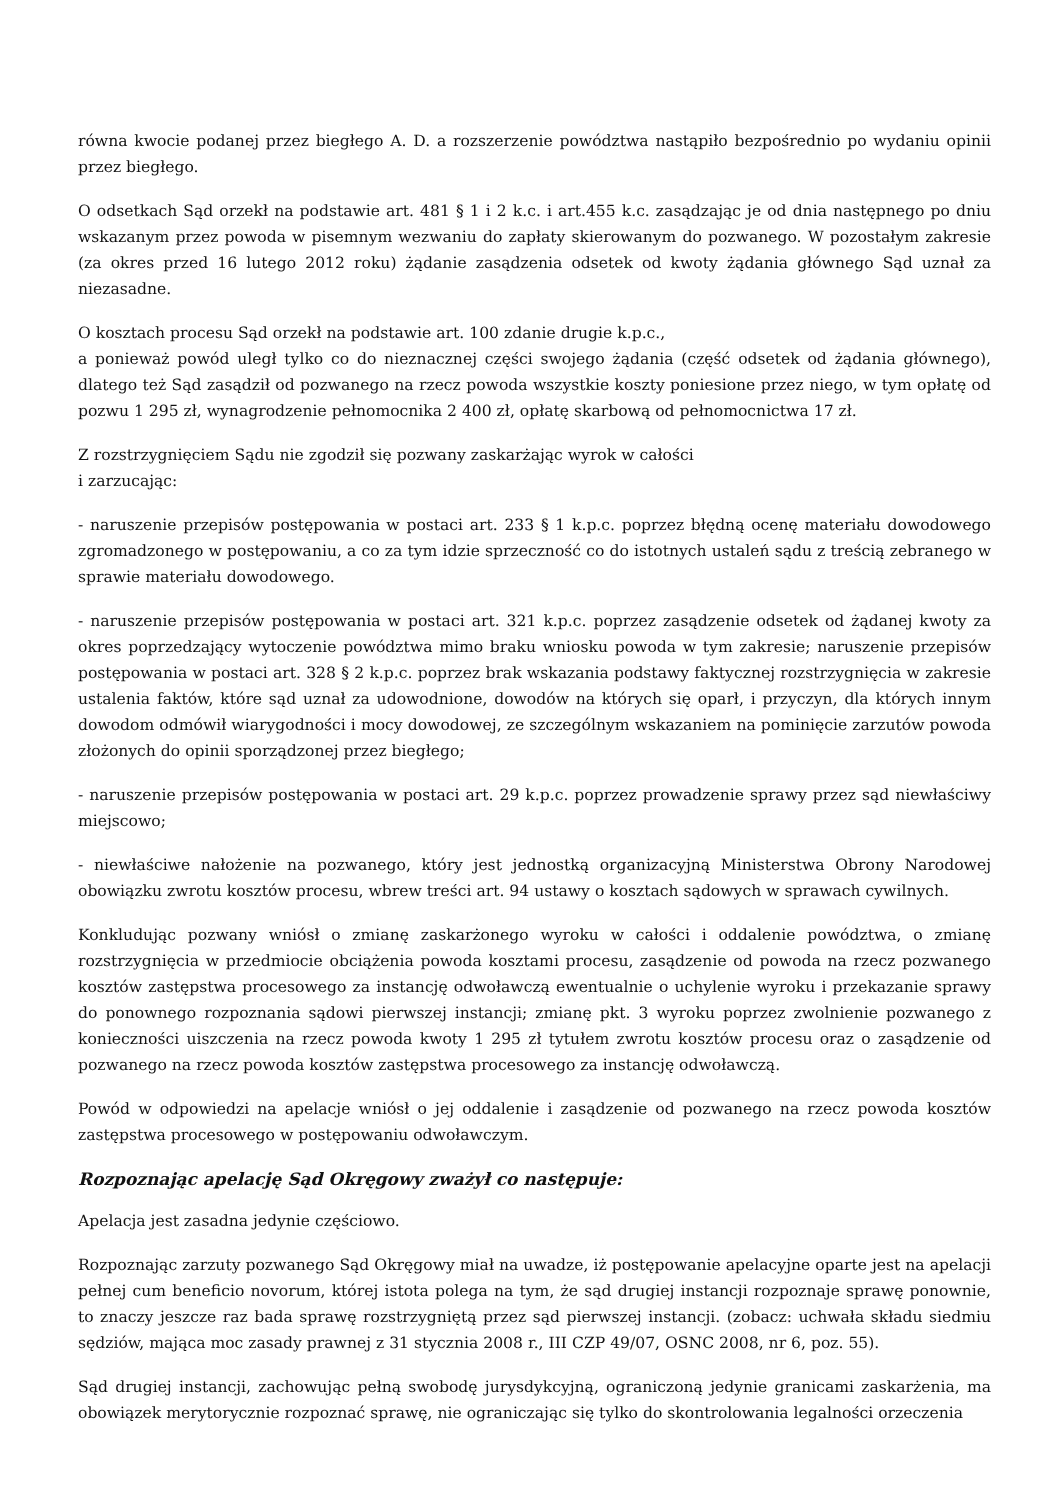równa kwocie podanej przez biegłego A. D. a rozszerzenie powództwa nastąpiło bezpośrednio po wydaniu opinii przez biegłego.
O odsetkach Sąd orzekł na podstawie art. 481 § 1 i 2 k.c. i art.455 k.c. zasądzając je od dnia następnego po dniu wskazanym przez powoda w pisemnym wezwaniu do zapłaty skierowanym do pozwanego. W pozostałym zakresie (za okres przed 16 lutego 2012 roku) żądanie zasądzenia odsetek od kwoty żądania głównego Sąd uznał za niezasadne.
O kosztach procesu Sąd orzekł na podstawie art. 100 zdanie drugie k.p.c.,
a ponieważ powód uległ tylko co do nieznacznej części swojego żądania (część odsetek od żądania głównego), dlatego też Sąd zasądził od pozwanego na rzecz powoda wszystkie koszty poniesione przez niego, w tym opłatę od pozwu 1 295 zł, wynagrodzenie pełnomocnika 2 400 zł, opłatę skarbową od pełnomocnictwa 17 zł.
Z rozstrzygnięciem Sądu nie zgodził się pozwany zaskarżając wyrok w całości
i zarzucając:
- naruszenie przepisów postępowania w postaci art. 233 § 1 k.p.c. poprzez błędną ocenę materiału dowodowego zgromadzonego w postępowaniu, a co za tym idzie sprzeczność co do istotnych ustaleń sądu z treścią zebranego w sprawie materiału dowodowego.
- naruszenie przepisów postępowania w postaci art. 321 k.p.c. poprzez zasądzenie odsetek od żądanej kwoty za okres poprzedzający wytoczenie powództwa mimo braku wniosku powoda w tym zakresie; naruszenie przepisów postępowania w postaci art. 328 § 2 k.p.c. poprzez brak wskazania podstawy faktycznej rozstrzygnięcia w zakresie ustalenia faktów, które sąd uznał za udowodnione, dowodów na których się oparł, i przyczyn, dla których innym dowodom odmówił wiarygodności i mocy dowodowej, ze szczególnym wskazaniem na pominięcie zarzutów powoda złożonych do opinii sporządzonej przez biegłego;
- naruszenie przepisów postępowania w postaci art. 29 k.p.c. poprzez prowadzenie sprawy przez sąd niewłaściwy miejscowo;
- niewłaściwe nałożenie na pozwanego, który jest jednostką organizacyjną Ministerstwa Obrony Narodowej obowiązku zwrotu kosztów procesu, wbrew treści art. 94 ustawy o kosztach sądowych w sprawach cywilnych.
Konkludując pozwany wniósł o zmianę zaskarżonego wyroku w całości i oddalenie powództwa, o zmianę rozstrzygnięcia w przedmiocie obciążenia powoda kosztami procesu, zasądzenie od powoda na rzecz pozwanego kosztów zastępstwa procesowego za instancję odwoławczą ewentualnie o uchylenie wyroku i przekazanie sprawy do ponownego rozpoznania sądowi pierwszej instancji; zmianę pkt. 3 wyroku poprzez zwolnienie pozwanego z konieczności uiszczenia na rzecz powoda kwoty 1 295 zł tytułem zwrotu kosztów procesu oraz o zasądzenie od pozwanego na rzecz powoda kosztów zastępstwa procesowego za instancję odwoławczą.
Powód w odpowiedzi na apelacje wniósł o jej oddalenie i zasądzenie od pozwanego na rzecz powoda kosztów zastępstwa procesowego w postępowaniu odwoławczym.
Rozpoznając apelację Sąd Okręgowy zważył co następuje:
Apelacja jest zasadna jedynie częściowo.
Rozpoznając zarzuty pozwanego Sąd Okręgowy miał na uwadze, iż postępowanie apelacyjne oparte jest na apelacji pełnej cum beneficio novorum, której istota polega na tym, że sąd drugiej instancji rozpoznaje sprawę ponownie, to znaczy jeszcze raz bada sprawę rozstrzygniętą przez sąd pierwszej instancji. (zobacz: uchwała składu siedmiu sędziów, mająca moc zasady prawnej z 31 stycznia 2008 r., III CZP 49/07, OSNC 2008, nr 6, poz. 55).
Sąd drugiej instancji, zachowując pełną swobodę jurysdykcyjną, ograniczoną jedynie granicami zaskarżenia, ma obowiązek merytorycznie rozpoznać sprawę, nie ograniczając się tylko do skontrolowania legalności orzeczenia